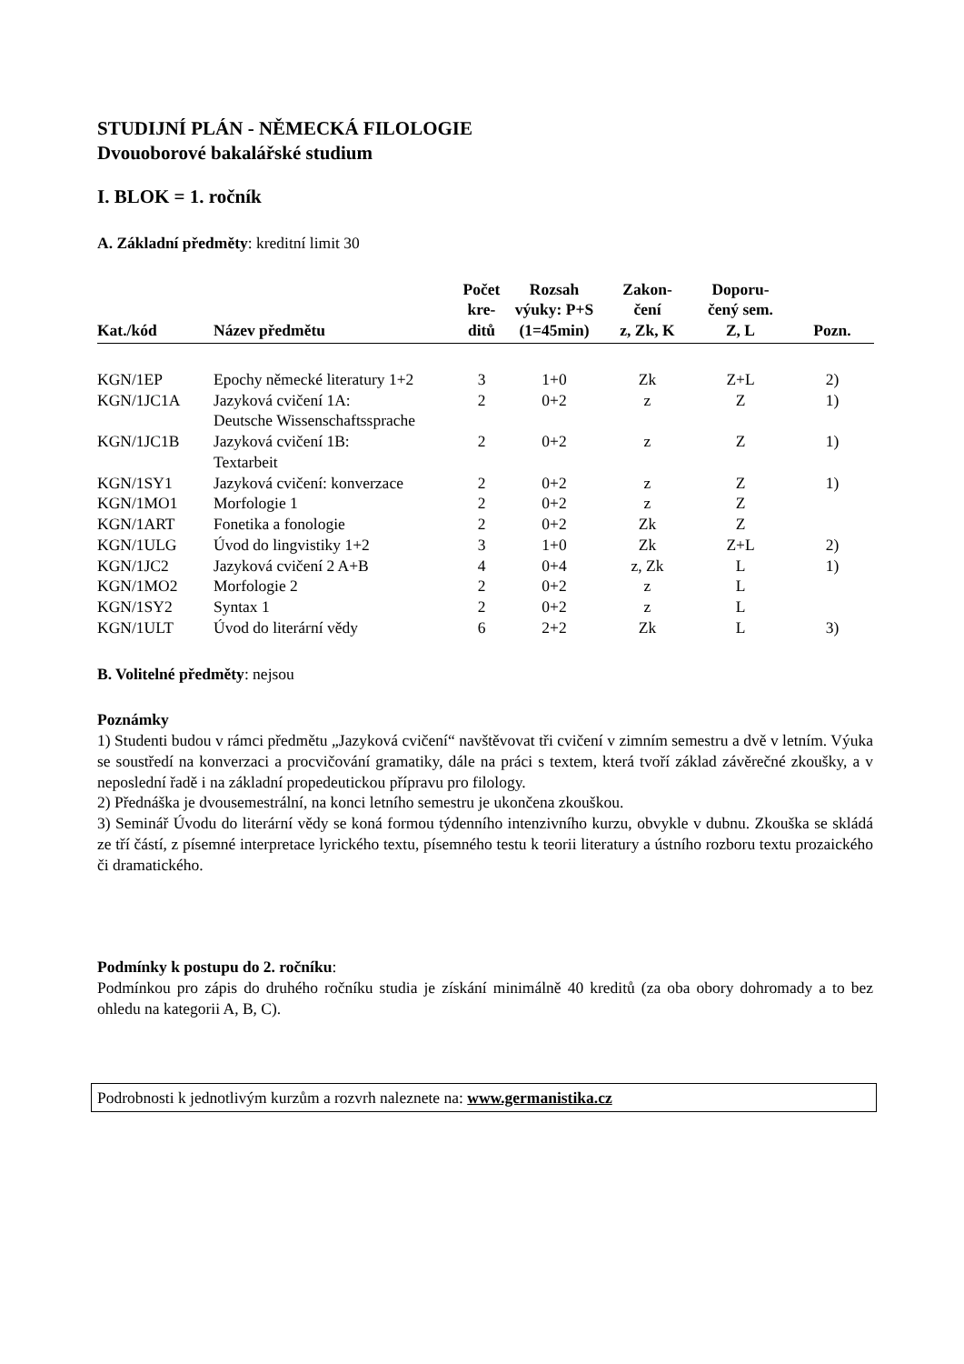STUDIJNÍ PLÁN - NĚMECKÁ FILOLOGIE
Dvouoborové bakalářské studium
I. BLOK = 1. ročník
A. Základní předměty: kreditní limit 30
| Kat./kód | Název předmětu | Počet kre- ditů | Rozsah výuky: P+S (1=45min) | Zakon- čení z, Zk, K | Doporu- čený sem. Z, L | Pozn. |
| --- | --- | --- | --- | --- | --- | --- |
| KGN/1EP | Epochy německé literatury 1+2 | 3 | 1+0 | Zk | Z+L | 2) |
| KGN/1JC1A | Jazyková cvičení 1A: Deutsche Wissenschaftssprache | 2 | 0+2 | z | Z | 1) |
| KGN/1JC1B | Jazyková cvičení 1B: Textarbeit | 2 | 0+2 | z | Z | 1) |
| KGN/1SY1 | Jazyková cvičení: konverzace | 2 | 0+2 | z | Z | 1) |
| KGN/1MO1 | Morfologie 1 | 2 | 0+2 | z | Z | |
| KGN/1ART | Fonetika a fonologie | 2 | 0+2 | Zk | Z | |
| KGN/1ULG | Úvod do lingvistiky 1+2 | 3 | 1+0 | Zk | Z+L | 2) |
| KGN/1JC2 | Jazyková cvičení 2 A+B | 4 | 0+4 | z, Zk | L | 1) |
| KGN/1MO2 | Morfologie 2 | 2 | 0+2 | z | L | |
| KGN/1SY2 | Syntax 1 | 2 | 0+2 | z | L | |
| KGN/1ULT | Úvod do literární vědy | 6 | 2+2 | Zk | L | 3) |
B. Volitelné předměty: nejsou
Poznámky
1) Studenti budou v rámci předmětu „Jazyková cvičení“ navštěvovat tři cvičení v zimním semestru a dvě v letním. Výuka se soustředí na konverzaci a procvičování gramatiky, dále na práci s textem, která tvoří základ závěrečné zkoušky, a v neposlední řadě i na základní propedeutickou přípravu pro filology.
2) Přednáška je dvousemestrální, na konci letního semestru je ukončena zkouškou.
3) Seminář Úvodu do literární vědy se koná formou týdenního intenzivního kurzu, obvykle v dubnu. Zkouška se skládá ze tří částí, z písemné interpretace lyrického textu, písemného testu k teorii literatury a ústního rozboru textu prozaického či dramatického.
Podmínky k postupu do 2. ročníku:
Podmínkou pro zápis do druhého ročníku studia je získání minimálně 40 kreditů (za oba obory dohromady a to bez ohledu na kategorii A, B, C).
Podrobnosti k jednotlivým kurzům a rozvrh naleznete na: www.germanistika.cz